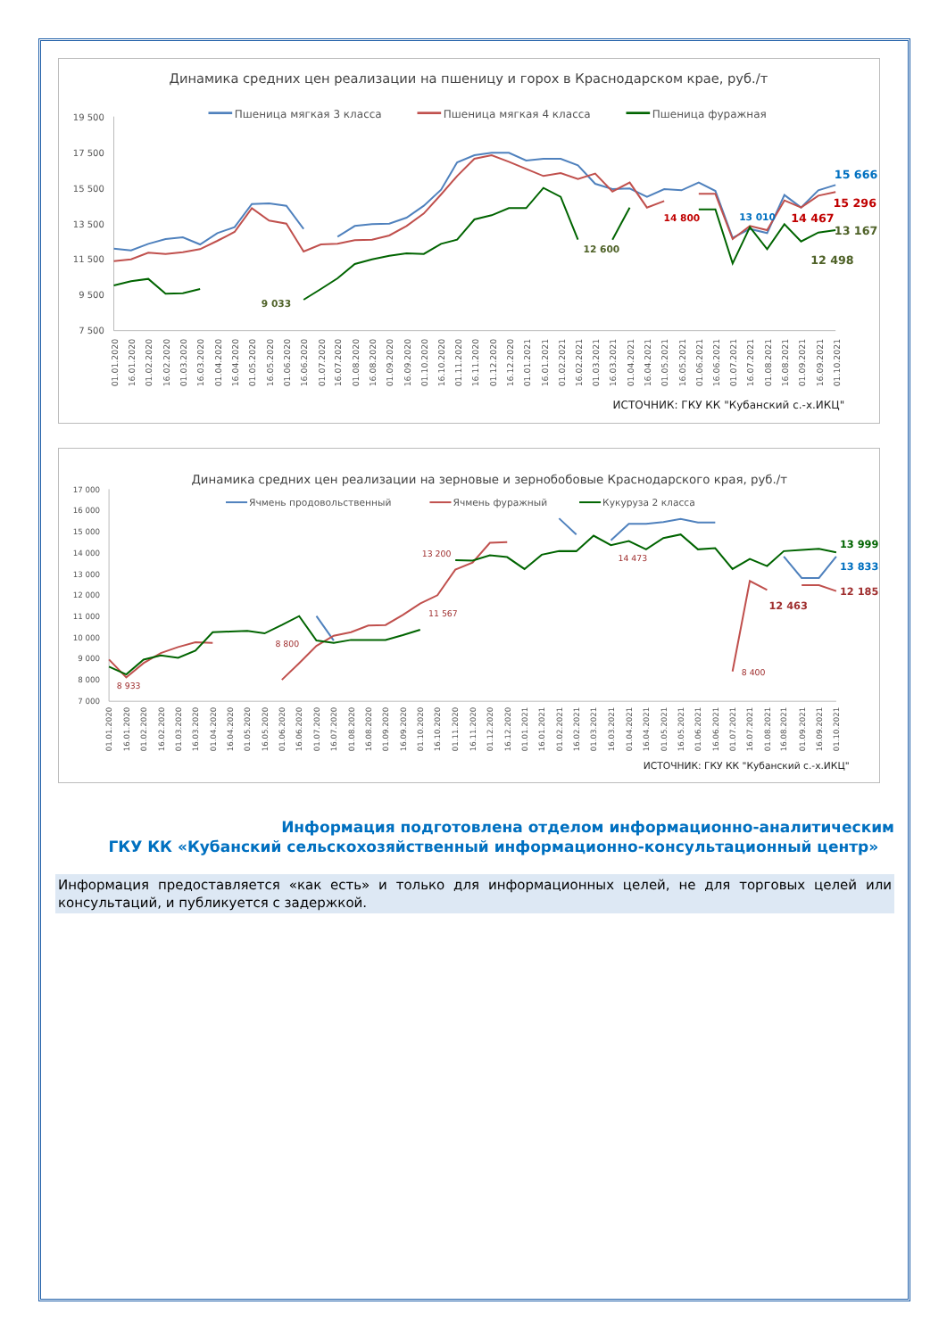Динамика средних цен реализации на пшеницу и горох в Краснодарском крае, руб./т
Пшеница мягкая 3 класса
Пшеница мягкая 4 класса
Пшеница фуражная
19 500
17 500
15 500
13 500
11 500
9 500
7 500
9 033
12 600
14 800
13 010
15 666
15 296
14 467
13 167
12 498
01.01.2020
16.01.2020
01.02.2020
16.02.2020
01.03.2020
16.03.2020
01.04.2020
16.04.2020
01.05.2020
16.05.2020
01.06.2020
16.06.2020
01.07.2020
16.07.2020
01.08.2020
16.08.2020
01.09.2020
16.09.2020
01.10.2020
16.10.2020
01.11.2020
16.11.2020
01.12.2020
16.12.2020
01.01.2021
16.01.2021
01.02.2021
16.02.2021
01.03.2021
16.03.2021
01.04.2021
16.04.2021
01.05.2021
16.05.2021
01.06.2021
16.06.2021
01.07.2021
16.07.2021
01.08.2021
16.08.2021
01.09.2021
16.09.2021
01.10.2021
ИСТОЧНИК: ГКУ КК "Кубанский с.-х.ИКЦ"
Динамика средних цен реализации на зерновые и зернобобовые Краснодарского края, руб./т
Ячмень продовольственный
Ячмень фуражный
Кукуруза 2 класса
17 000
16 000
15 000
14 000
13 000
12 000
11 000
10 000
9 000
8 000
7 000
8 933
8 800
13 200
11 567
14 473
8 400
13 999
13 833
12 185
12 463
01.01.2020
16.01.2020
01.02.2020
16.02.2020
01.03.2020
16.03.2020
01.04.2020
16.04.2020
01.05.2020
16.05.2020
01.06.2020
16.06.2020
01.07.2020
16.07.2020
01.08.2020
16.08.2020
01.09.2020
16.09.2020
01.10.2020
16.10.2020
01.11.2020
16.11.2020
01.12.2020
16.12.2020
01.01.2021
16.01.2021
01.02.2021
16.02.2021
01.03.2021
16.03.2021
01.04.2021
16.04.2021
01.05.2021
16.05.2021
01.06.2021
16.06.2021
01.07.2021
16.07.2021
01.08.2021
16.08.2021
01.09.2021
16.09.2021
01.10.2021
ИСТОЧНИК: ГКУ КК "Кубанский с.-х.ИКЦ"
Информация подготовлена отделом информационно-аналитическим
ГКУ КК «Кубанский сельскохозяйственный информационно-консультационный центр»
Информация предоставляется «как есть» и только для информационных целей, не для торговых целей или консультаций, и публикуется с задержкой.